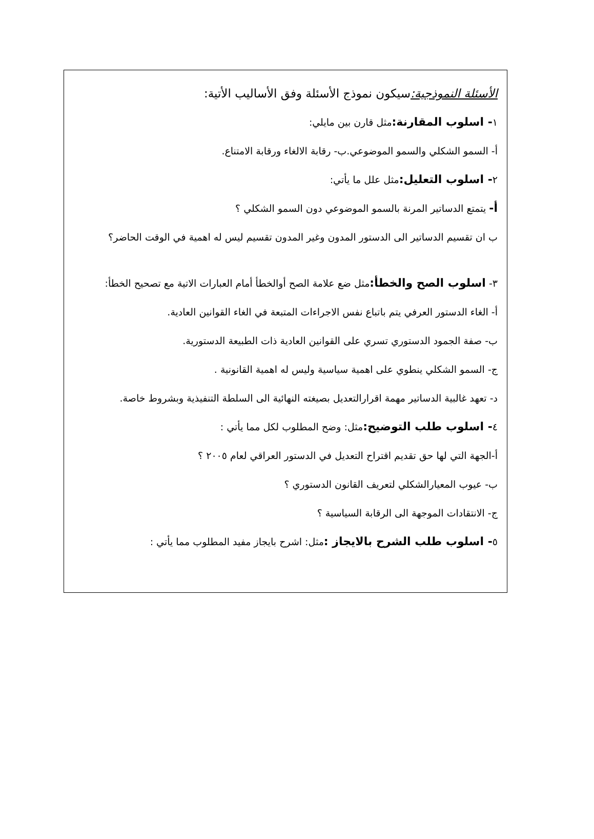الأسئلة النموذجية: سيكون نموذج الأسئلة وفق الأساليب الأتية:
١- اسلوب المقارنة: مثل قارن بين مايلي:
أ- السمو الشكلي والسمو الموضوعي.ب- رقابة الالغاء ورقابة الامتناع.
٢- اسلوب التعليل: مثل علل ما يأتي:
أ- يتمتع الدساتير المرنة بالسمو الموضوعي دون السمو الشكلي ؟
ب ان تقسيم الدساتير الى الدستور المدون وغير المدون تقسيم ليس له اهمية في الوقت الحاضر؟
٣- اسلوب الصح والخطأ: مثل ضع علامة الصح أوالخطأ أمام العبارات الاتية مع تصحيح الخطأ:
أ- الغاء الدستور العرفي يتم باتباع نفس الاجراءات المتبعة في الغاء القوانين العادية.
ب- صفة الجمود الدستوري تسري على القوانين العادية ذات الطبيعة الدستورية.
ج- السمو الشكلي ينطوي على اهمية سياسية وليس له اهمية القانونية .
د- تعهد غالبية الدساتير مهمة اقرارالتعديل بصيغته النهائية الى السلطة التنفيذية وبشروط خاصة.
٤- اسلوب طلب التوضيح: مثل: وضح المطلوب لكل مما يأتي :
أ-الجهة التي لها حق تقديم اقتراح التعديل في الدستور العراقي لعام ٢٠٠٥ ؟
ب- عيوب المعيارالشكلي لتعريف القانون الدستوري ؟
ج- الانتقادات الموجهة الى الرقابة السياسية ؟
٥- اسلوب طلب الشرح بالايجاز : مثل: اشرح بايجاز مفيد المطلوب مما يأتي :